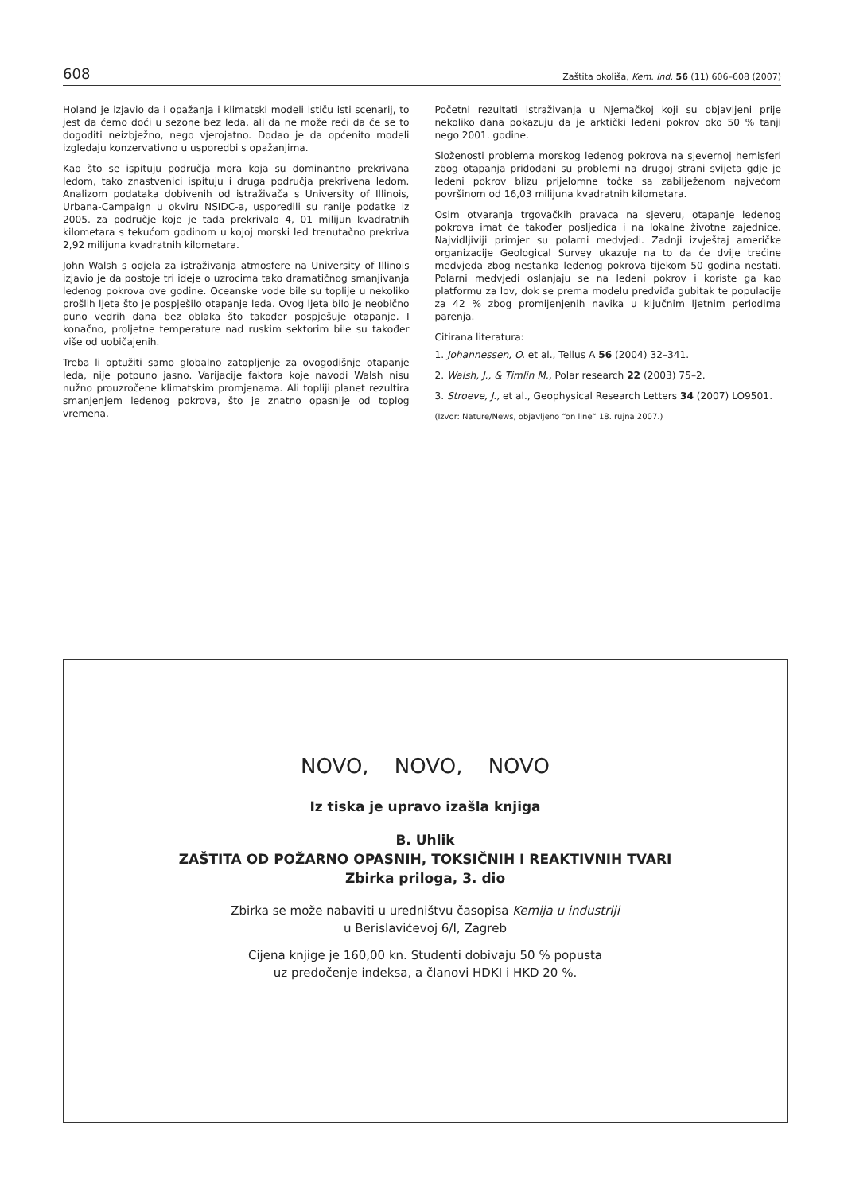608 Zaštita okoliša, Kem. Ind. 56 (11) 606–608 (2007)
Holand je izjavio da i opažanja i klimatski modeli ističu isti scenarij, to jest da ćemo doći u sezone bez leda, ali da ne može reći da će se to dogoditi neizbježno, nego vjerojatno. Dodao je da općenito modeli izgledaju konzervativno u usporedbi s opažanjima.
Kao što se ispituju područja mora koja su dominantno prekrivana ledom, tako znastvenici ispituju i druga područja prekrivena ledom. Analizom podataka dobivenih od istraživača s University of Illinois, Urbana-Campaign u okviru NSIDC-a, usporedili su ranije podatke iz 2005. za područje koje je tada prekrivalo 4, 01 milijun kvadratnih kilometara s tekućom godinom u kojoj morski led trenutačno prekriva 2,92 milijuna kvadratnih kilometara.
John Walsh s odjela za istraživanja atmosfere na University of Illinois izjavio je da postoje tri ideje o uzrocima tako dramatičnog smanjivanja ledenog pokrova ove godine. Oceanske vode bile su toplije u nekoliko prošlih ljeta što je pospješilo otapanje leda. Ovog ljeta bilo je neobično puno vedrih dana bez oblaka što također pospješuje otapanje. I konačno, proljetne temperature nad ruskim sektorim bile su također više od uobičajenih.
Treba li optužiti samo globalno zatopljenje za ovogodišnje otapanje leda, nije potpuno jasno. Varijacije faktora koje navodi Walsh nisu nužno prouzročene klimatskim promjenama. Ali topliji planet rezultira smanjenjem ledenog pokrova, što je znatno opasnije od toplog vremena.
Početni rezultati istraživanja u Njemačkoj koji su objavljeni prije nekoliko dana pokazuju da je arktički ledeni pokrov oko 50 % tanji nego 2001. godine.
Složenosti problema morskog ledenog pokrova na sjevernoj hemisferi zbog otapanja pridodani su problemi na drugoj strani svijeta gdje je ledeni pokrov blizu prijelomne točke sa zabilježenom najvećom površinom od 16,03 milijuna kvadratnih kilometara.
Osim otvaranja trgovačkih pravaca na sjeveru, otapanje ledenog pokrova imat će također posljedica i na lokalne životne zajednice. Najvidljiviji primjer su polarni medvjedi. Zadnji izvještaj američke organizacije Geological Survey ukazuje na to da će dvije trećine medvjeda zbog nestanka ledenog pokrova tijekom 50 godina nestati. Polarni medvjedi oslanjaju se na ledeni pokrov i koriste ga kao platformu za lov, dok se prema modelu predviđa gubitak te populacije za 42 % zbog promijenjenih navika u ključnim ljetnim periodima parenja.
Citirana literatura:
1. Johannessen, O. et al., Tellus A 56 (2004) 32–341.
2. Walsh, J., & Timlin M., Polar research 22 (2003) 75–2.
3. Stroeve, J., et al., Geophysical Research Letters 34 (2007) LO9501.
(Izvor: Nature/News, objavljeno “on line“ 18. rujna 2007.)
NOVO, NOVO, NOVO
Iz tiska je upravo izašla knjiga
B. Uhlik
ZAŠTITA OD POŽARNO OPASNIH, TOKSIČNIH I REAKTIVNIH TVARI
Zbirka priloga, 3. dio
Zbirka se može nabaviti u uredništvu časopisa Kemija u industriji
u Berislavićevoj 6/I, Zagreb
Cijena knjige je 160,00 kn. Studenti dobivaju 50 % popusta
uz predočenje indeksa, a članovi HDKI i HKD 20 %.